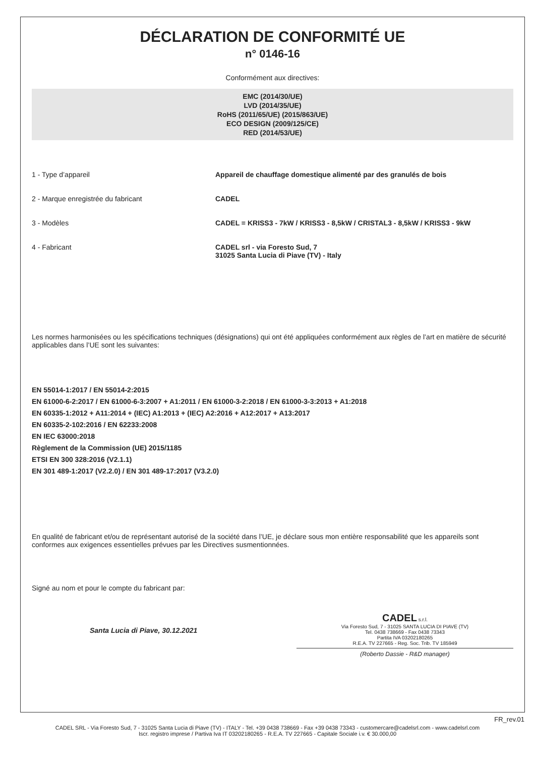DÉCLARATION DE CONFORMITÉ UE
n° 0146-16
Conformément aux directives:
EMC (2014/30/UE)
LVD (2014/35/UE)
RoHS (2011/65/UE) (2015/863/UE)
ECO DESIGN (2009/125/CE)
RED (2014/53/UE)
1 - Type d’appareil Appareil de chauffage domestique alimenté par des granulés de bois
2 - Marque enregistrée du fabricant CADEL
3 - Modèles CADEL = KRISS3 - 7kW / KRISS3 - 8,5kW / CRISTAL3 - 8,5kW / KRISS3 - 9kW
4 - Fabricant CADEL srl - via Foresto Sud, 7
31025 Santa Lucia di Piave (TV) - Italy
Les normes harmonisées ou les spécifications techniques (désignations) qui ont été appliquées conformément aux règles de l’art en matière de sécurité applicables dans l’UE sont les suivantes:
EN 55014-1:2017 / EN 55014-2:2015
EN 61000-6-2:2017 / EN 61000-6-3:2007 + A1:2011 / EN 61000-3-2:2018 / EN 61000-3-3:2013 + A1:2018
EN 60335-1:2012 + A11:2014 + (IEC) A1:2013 + (IEC) A2:2016 + A12:2017 + A13:2017
EN 60335-2-102:2016 / EN 62233:2008
EN IEC 63000:2018
Règlement de la Commission (UE) 2015/1185
ETSI EN 300 328:2016 (V2.1.1)
EN 301 489-1:2017 (V2.2.0) / EN 301 489-17:2017 (V3.2.0)
En qualité de fabricant et/ou de représentant autorisé de la société dans l’UE, je déclare sous mon entière responsabilité que les appareils sont conformes aux exigences essentielles prévues par les Directives susmentionnées.
Signé au nom et pour le compte du fabricant par:
Santa Lucia di Piave, 30.12.2021
CADEL s.r.l.
Via Foresto Sud, 7 - 31025 SANTA LUCIA DI PIAVE (TV)
Tel. 0438 738669 - Fax 0438 73343
Partita IVA 03202180265
R.E.A. TV 227665 - Reg. Soc. Trib. TV 185949
(Roberto Dassie - R&D manager)
FR_rev.01
CADEL SRL - Via Foresto Sud, 7 - 31025 Santa Lucia di Piave (TV) - ITALY - Tel. +39 0438 738669 - Fax +39 0438 73343 - customercare@cadelsrl.com - www.cadelsrl.com
Iscr. registro imprese / Partiva Iva IT 03202180265 - R.E.A. TV 227665 - Capitale Sociale i.v. € 30.000,00